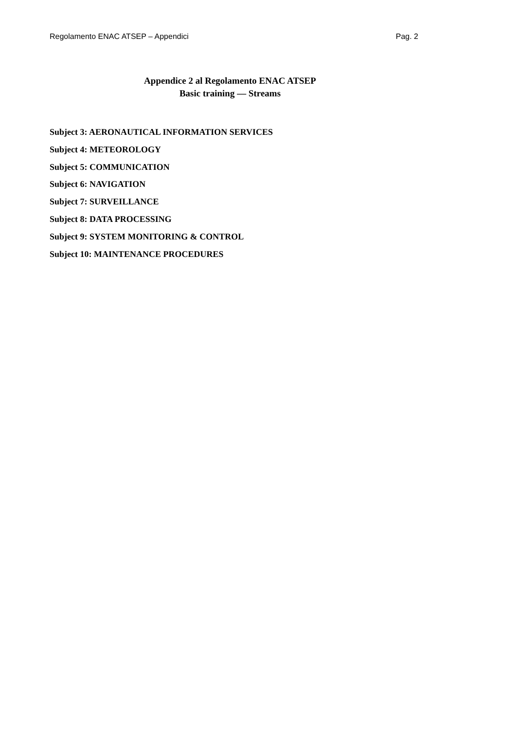Regolamento ENAC ATSEP – Appendici Pag. 2
Appendice 2 al Regolamento ENAC ATSEP
Basic training — Streams
Subject 3: AERONAUTICAL INFORMATION SERVICES
Subject 4: METEOROLOGY
Subject 5: COMMUNICATION
Subject 6: NAVIGATION
Subject 7: SURVEILLANCE
Subject 8: DATA PROCESSING
Subject 9: SYSTEM MONITORING & CONTROL
Subject 10: MAINTENANCE PROCEDURES